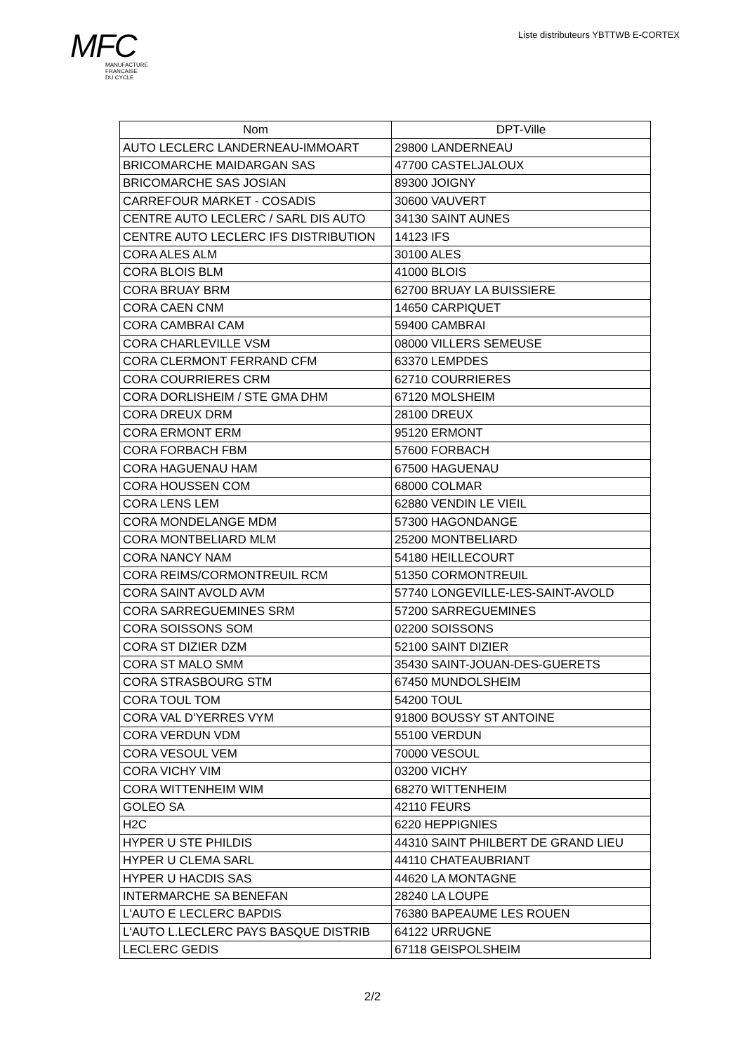MFC
MANUFACTURE
FRANCAISE
DU CYCLE
Liste distributeurs YBTTWB E-CORTEX
| Nom | DPT-Ville |
| --- | --- |
| AUTO LECLERC LANDERNEAU-IMMOART | 29800 LANDERNEAU |
| BRICOMARCHE MAIDARGAN SAS | 47700 CASTELJALOUX |
| BRICOMARCHE SAS JOSIAN | 89300 JOIGNY |
| CARREFOUR MARKET - COSADIS | 30600 VAUVERT |
| CENTRE AUTO LECLERC / SARL DIS AUTO | 34130 SAINT AUNES |
| CENTRE AUTO LECLERC IFS DISTRIBUTION | 14123 IFS |
| CORA ALES ALM | 30100 ALES |
| CORA BLOIS BLM | 41000 BLOIS |
| CORA BRUAY BRM | 62700 BRUAY LA BUISSIERE |
| CORA CAEN CNM | 14650 CARPIQUET |
| CORA CAMBRAI CAM | 59400 CAMBRAI |
| CORA CHARLEVILLE VSM | 08000 VILLERS SEMEUSE |
| CORA CLERMONT FERRAND CFM | 63370 LEMPDES |
| CORA COURRIERES CRM | 62710 COURRIERES |
| CORA DORLISHEIM / STE GMA DHM | 67120 MOLSHEIM |
| CORA DREUX DRM | 28100 DREUX |
| CORA ERMONT ERM | 95120 ERMONT |
| CORA FORBACH FBM | 57600 FORBACH |
| CORA HAGUENAU HAM | 67500 HAGUENAU |
| CORA HOUSSEN COM | 68000 COLMAR |
| CORA LENS LEM | 62880 VENDIN LE VIEIL |
| CORA MONDELANGE MDM | 57300 HAGONDANGE |
| CORA MONTBELIARD MLM | 25200 MONTBELIARD |
| CORA NANCY NAM | 54180 HEILLECOURT |
| CORA REIMS/CORMONTREUIL RCM | 51350 CORMONTREUIL |
| CORA SAINT AVOLD AVM | 57740 LONGEVILLE-LES-SAINT-AVOLD |
| CORA SARREGUEMINES SRM | 57200 SARREGUEMINES |
| CORA SOISSONS SOM | 02200 SOISSONS |
| CORA ST DIZIER DZM | 52100 SAINT DIZIER |
| CORA ST MALO SMM | 35430 SAINT-JOUAN-DES-GUERETS |
| CORA STRASBOURG STM | 67450 MUNDOLSHEIM |
| CORA TOUL TOM | 54200 TOUL |
| CORA VAL D'YERRES VYM | 91800 BOUSSY ST ANTOINE |
| CORA VERDUN VDM | 55100 VERDUN |
| CORA VESOUL VEM | 70000 VESOUL |
| CORA VICHY VIM | 03200 VICHY |
| CORA WITTENHEIM WIM | 68270 WITTENHEIM |
| GOLEO SA | 42110 FEURS |
| H2C | 6220 HEPPIGNIES |
| HYPER U STE PHILDIS | 44310 SAINT PHILBERT DE GRAND LIEU |
| HYPER U CLEMA SARL | 44110 CHATEAUBRIANT |
| HYPER U HACDIS SAS | 44620 LA MONTAGNE |
| INTERMARCHE SA BENEFAN | 28240 LA LOUPE |
| L'AUTO E LECLERC BAPDIS | 76380 BAPEAUME LES ROUEN |
| L'AUTO L.LECLERC PAYS BASQUE DISTRIB | 64122 URRUGNE |
| LECLERC GEDIS | 67118 GEISPOLSHEIM |
2/2